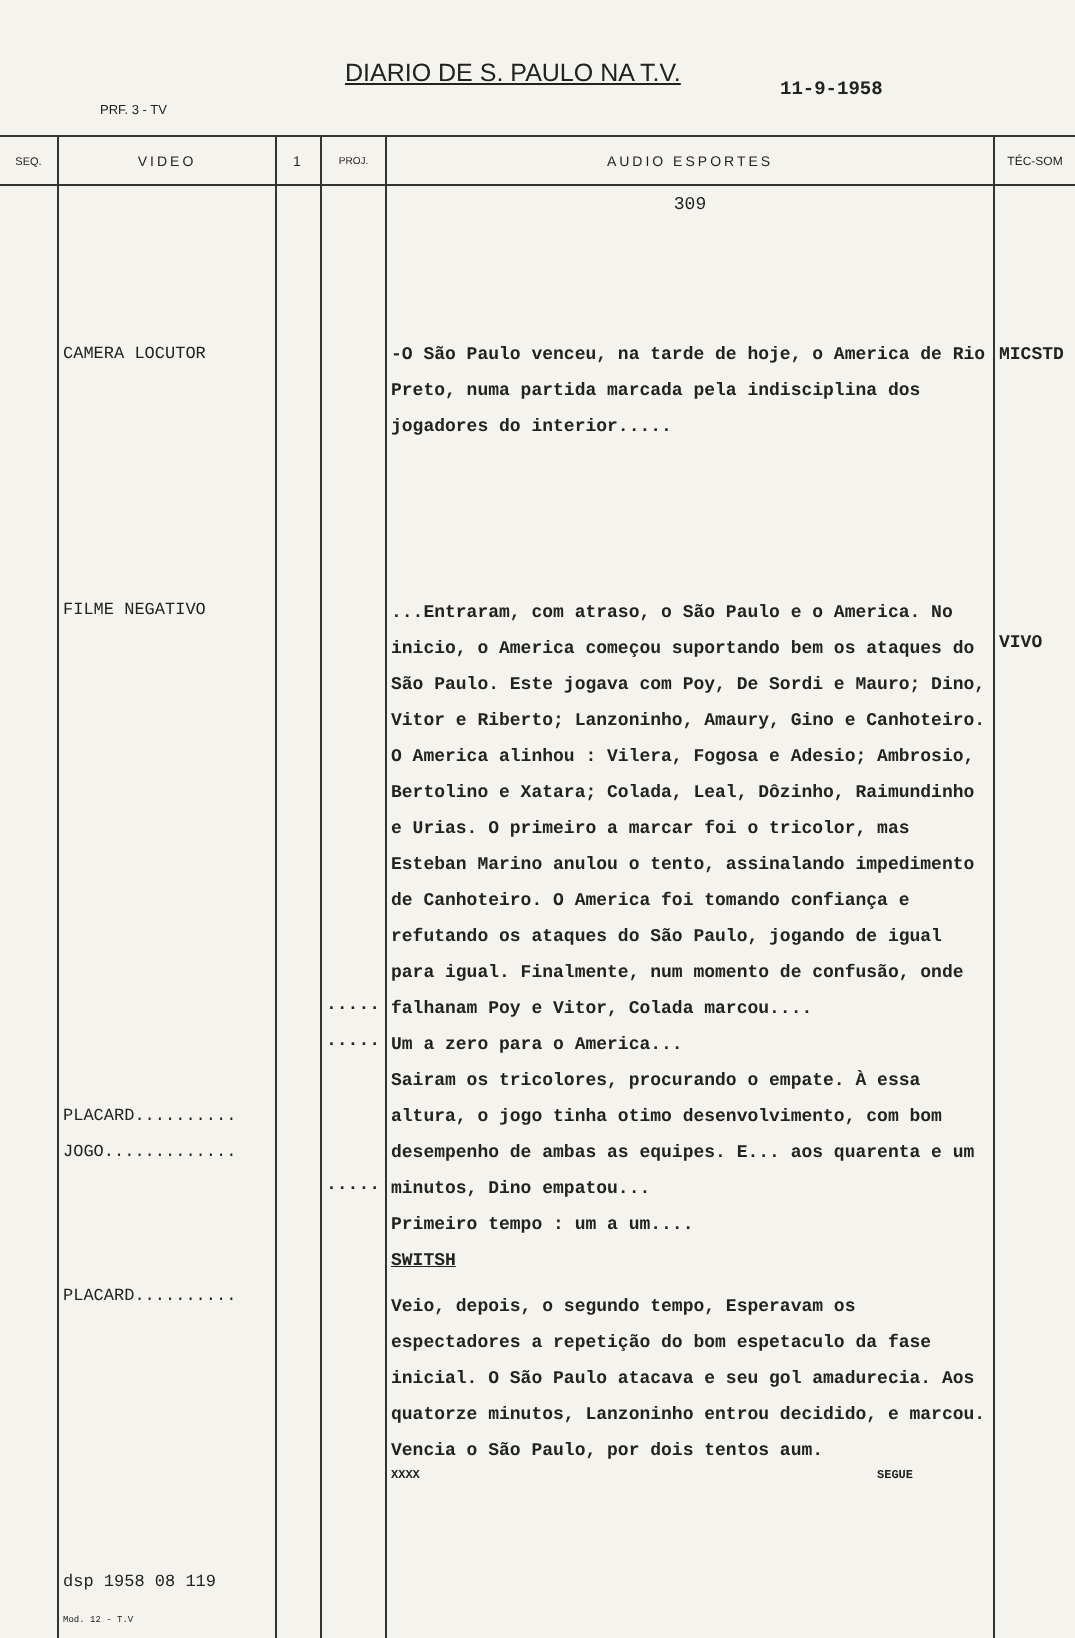DIARIO DE S. PAULO NA T.V.
11-9-1958
PRF. 3 - TV
| SEQ. | VIDEO | 1 | PROJ. | AUDIO ESPORTES | TÉC-SOM |
| --- | --- | --- | --- | --- | --- |
| | CAMERA LOCUTOR FILME NEGATIVO PLACARD.......... JOGO............. PLACARD.......... dsp 1958 08 119 Mod. 12 - T.V | | ..... ..... ..... | 309 -O São Paulo venceu, na tarde de hoje, o America de Rio Preto, numa partida marcada pela indisciplina dos jogadores do interior..... ...Entraram, com atraso, o São Paulo e o America. No inicio, o America começou suportando bem os ataques do São Paulo. Este jogava com Poy, De Sordi e Mauro; Dino, Vitor e Riberto; Lanzoninho, Amaury, Gino e Canhoteiro. O America alinhou : Vilera, Fogosa e Adesio; Ambrosio, Bertolino e Xatara; Colada, Leal, Dôzinho, Raimundinho e Urias. O primeiro a marcar foi o tricolor, mas Esteban Marino anulou o tento, assinalando impedimento de Canhoteiro. O America foi tomando confiança e refutando os ataques do São Paulo, jogando de igual para igual. Finalmente, num momento de confusão, onde falhanam Poy e Vitor, Colada marcou.... Um a zero para o America... Sairam os tricolores, procurando o empate. À essa altura, o jogo tinha otimo desenvolvimento, com bom desempenho de ambas as equipes. E... aos quarenta e um minutos, Dino empatou... Primeiro tempo : um a um.... SWITSH Veio, depois, o segundo tempo, Esperavam os espectadores a repetição do bom espetaculo da fase inicial. O São Paulo atacava e seu gol amadurecia. Aos quatorze minutos, Lanzoninho entrou decidido, e marcou. Vencia o São Paulo, por dois tentos aum. XXXX SEGUE | MICSTD VIVO |